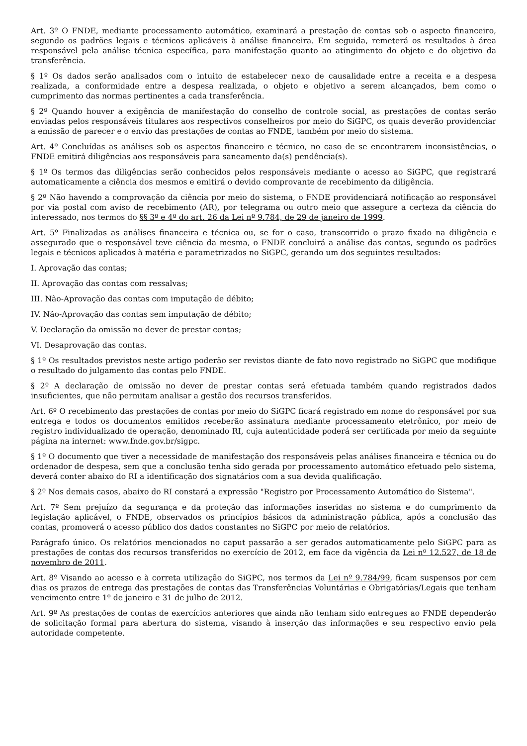Art. 3º O FNDE, mediante processamento automático, examinará a prestação de contas sob o aspecto financeiro, segundo os padrões legais e técnicos aplicáveis à análise financeira. Em seguida, remeterá os resultados à área responsável pela análise técnica específica, para manifestação quanto ao atingimento do objeto e do objetivo da transferência.
§ 1º Os dados serão analisados com o intuito de estabelecer nexo de causalidade entre a receita e a despesa realizada, a conformidade entre a despesa realizada, o objeto e objetivo a serem alcançados, bem como o cumprimento das normas pertinentes a cada transferência.
§ 2º Quando houver a exigência de manifestação do conselho de controle social, as prestações de contas serão enviadas pelos responsáveis titulares aos respectivos conselheiros por meio do SiGPC, os quais deverão providenciar a emissão de parecer e o envio das prestações de contas ao FNDE, também por meio do sistema.
Art. 4º Concluídas as análises sob os aspectos financeiro e técnico, no caso de se encontrarem inconsistências, o FNDE emitirá diligências aos responsáveis para saneamento da(s) pendência(s).
§ 1º Os termos das diligências serão conhecidos pelos responsáveis mediante o acesso ao SiGPC, que registrará automaticamente a ciência dos mesmos e emitirá o devido comprovante de recebimento da diligência.
§ 2º Não havendo a comprovação da ciência por meio do sistema, o FNDE providenciará notificação ao responsável por via postal com aviso de recebimento (AR), por telegrama ou outro meio que assegure a certeza da ciência do interessado, nos termos do §§ 3º e 4º do art. 26 da Lei nº 9.784, de 29 de janeiro de 1999.
Art. 5º Finalizadas as análises financeira e técnica ou, se for o caso, transcorrido o prazo fixado na diligência e assegurado que o responsável teve ciência da mesma, o FNDE concluirá a análise das contas, segundo os padrões legais e técnicos aplicados à matéria e parametrizados no SiGPC, gerando um dos seguintes resultados:
I. Aprovação das contas;
II. Aprovação das contas com ressalvas;
III. Não-Aprovação das contas com imputação de débito;
IV. Não-Aprovação das contas sem imputação de débito;
V. Declaração da omissão no dever de prestar contas;
VI. Desaprovação das contas.
§ 1º Os resultados previstos neste artigo poderão ser revistos diante de fato novo registrado no SiGPC que modifique o resultado do julgamento das contas pelo FNDE.
§ 2º A declaração de omissão no dever de prestar contas será efetuada também quando registrados dados insuficientes, que não permitam analisar a gestão dos recursos transferidos.
Art. 6º O recebimento das prestações de contas por meio do SiGPC ficará registrado em nome do responsável por sua entrega e todos os documentos emitidos receberão assinatura mediante processamento eletrônico, por meio de registro individualizado de operação, denominado RI, cuja autenticidade poderá ser certificada por meio da seguinte página na internet: www.fnde.gov.br/sigpc.
§ 1º O documento que tiver a necessidade de manifestação dos responsáveis pelas análises financeira e técnica ou do ordenador de despesa, sem que a conclusão tenha sido gerada por processamento automático efetuado pelo sistema, deverá conter abaixo do RI a identificação dos signatários com a sua devida qualificação.
§ 2º Nos demais casos, abaixo do RI constará a expressão "Registro por Processamento Automático do Sistema".
Art. 7º Sem prejuízo da segurança e da proteção das informações inseridas no sistema e do cumprimento da legislação aplicável, o FNDE, observados os princípios básicos da administração pública, após a conclusão das contas, promoverá o acesso público dos dados constantes no SiGPC por meio de relatórios.
Parágrafo único. Os relatórios mencionados no caput passarão a ser gerados automaticamente pelo SiGPC para as prestações de contas dos recursos transferidos no exercício de 2012, em face da vigência da Lei nº 12.527, de 18 de novembro de 2011.
Art. 8º Visando ao acesso e à correta utilização do SiGPC, nos termos da Lei nº 9.784/99, ficam suspensos por cem dias os prazos de entrega das prestações de contas das Transferências Voluntárias e Obrigatórias/Legais que tenham vencimento entre 1º de janeiro e 31 de julho de 2012.
Art. 9º As prestações de contas de exercícios anteriores que ainda não tenham sido entregues ao FNDE dependerão de solicitação formal para abertura do sistema, visando à inserção das informações e seu respectivo envio pela autoridade competente.